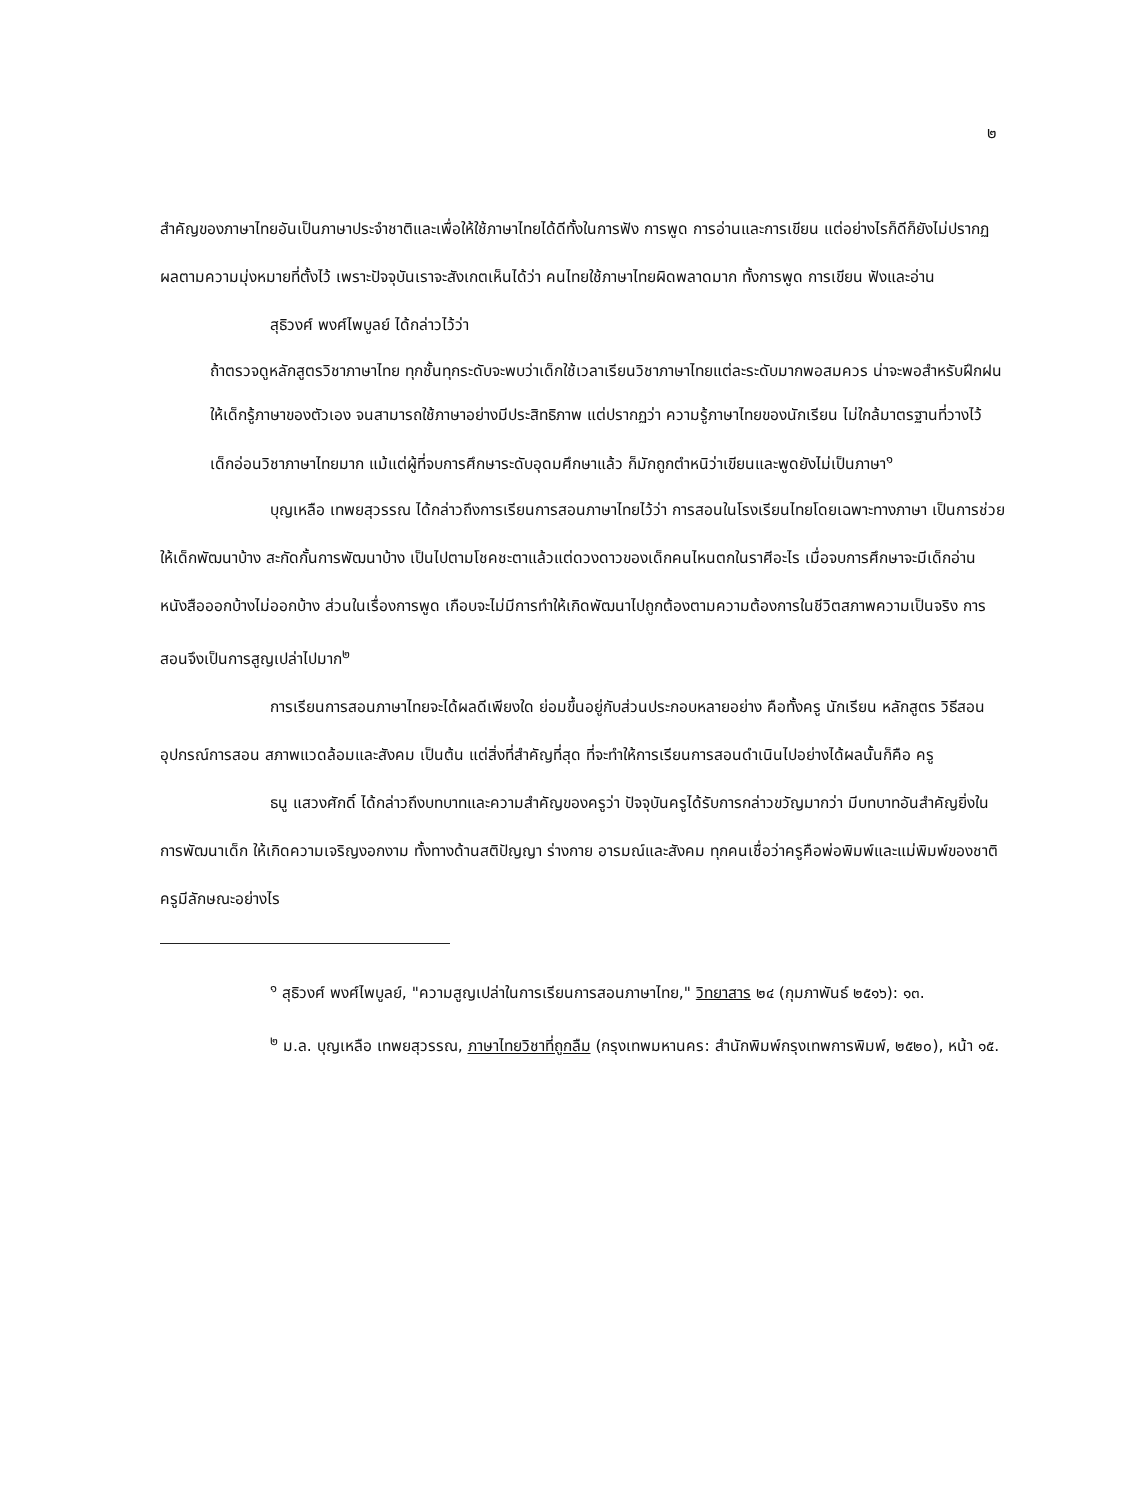๒
สำคัญของภาษาไทยอันเป็นภาษาประจำชาติและเพื่อให้ใช้ภาษาไทยได้ดีทั้งในการฟัง การพูด การอ่านและการเขียน แต่อย่างไรก็ดีก็ยังไม่ปรากฏผลตามความมุ่งหมายที่ตั้งไว้ เพราะปัจจุบันเราจะสังเกตเห็นได้ว่า คนไทยใช้ภาษาไทยผิดพลาดมาก ทั้งการพูด การเขียน ฟังและอ่าน
สุธิวงศ์ พงศ์ไพบูลย์ ได้กล่าวไว้ว่า
ถ้าตรวจดูหลักสูตรวิชาภาษาไทย ทุกชั้นทุกระดับจะพบว่าเด็กใช้เวลาเรียนวิชาภาษาไทยแต่ละระดับมากพอสมควร น่าจะพอสำหรับฝึกฝนให้เด็กรู้ภาษาของตัวเอง จนสามารถใช้ภาษาอย่างมีประสิทธิภาพ แต่ปรากฏว่า ความรู้ภาษาไทยของนักเรียน ไม่ใกล้มาตรฐานที่วางไว้ เด็กอ่อนวิชาภาษาไทยมาก แม้แต่ผู้ที่จบการศึกษาระดับอุดมศึกษาแล้ว ก็มักถูกตำหนิว่าเขียนและพูดยังไม่เป็นภาษา<sup>๑</sup>
บุญเหลือ เทพยสุวรรณ ได้กล่าวถึงการเรียนการสอนภาษาไทยไว้ว่า การสอนในโรงเรียนไทยโดยเฉพาะทางภาษา เป็นการช่วยให้เด็กพัฒนาบ้าง สะกัดกั้นการพัฒนาบ้าง เป็นไปตามโชคชะตาแล้วแต่ดวงดาวของเด็กคนไหนตกในราศีอะไร เมื่อจบการศึกษาจะมีเด็กอ่านหนังสือออกบ้างไม่ออกบ้าง ส่วนในเรื่องการพูด เกือบจะไม่มีการทำให้เกิดพัฒนาไปถูกต้องตามความต้องการในชีวิตสภาพความเป็นจริง การสอนจึงเป็นการสูญเปล่าไปมาก<sup>๒</sup>
การเรียนการสอนภาษาไทยจะได้ผลดีเพียงใด ย่อมขึ้นอยู่กับส่วนประกอบหลายอย่าง คือทั้งครู นักเรียน หลักสูตร วิธีสอน อุปกรณ์การสอน สภาพแวดล้อมและสังคม เป็นต้น แต่สิ่งที่สำคัญที่สุด ที่จะทำให้การเรียนการสอนดำเนินไปอย่างได้ผลนั้นก็คือ ครู
ธนู แสวงศักดิ์ ได้กล่าวถึงบทบาทและความสำคัญของครูว่า ปัจจุบันครูได้รับการกล่าวขวัญมากว่า มีบทบาทอันสำคัญยิ่งในการพัฒนาเด็ก ให้เกิดความเจริญงอกงาม ทั้งทางด้านสติปัญญา ร่างกาย อารมณ์และสังคม ทุกคนเชื่อว่าครูคือพ่อพิมพ์และแม่พิมพ์ของชาติ ครูมีลักษณะอย่างไร
<sup>๑</sup> สุธิวงศ์ พงศ์ไพบูลย์, "ความสูญเปล่าในการเรียนการสอนภาษาไทย," วิทยาสาร ๒๔ (กุมภาพันธ์ ๒๕๑๖): ๑๓.
<sup>๒</sup> ม.ล. บุญเหลือ เทพยสุวรรณ, ภาษาไทยวิชาที่ถูกลืม (กรุงเทพมหานคร: สำนักพิมพ์กรุงเทพการพิมพ์, ๒๕๒๐), หน้า ๑๕.